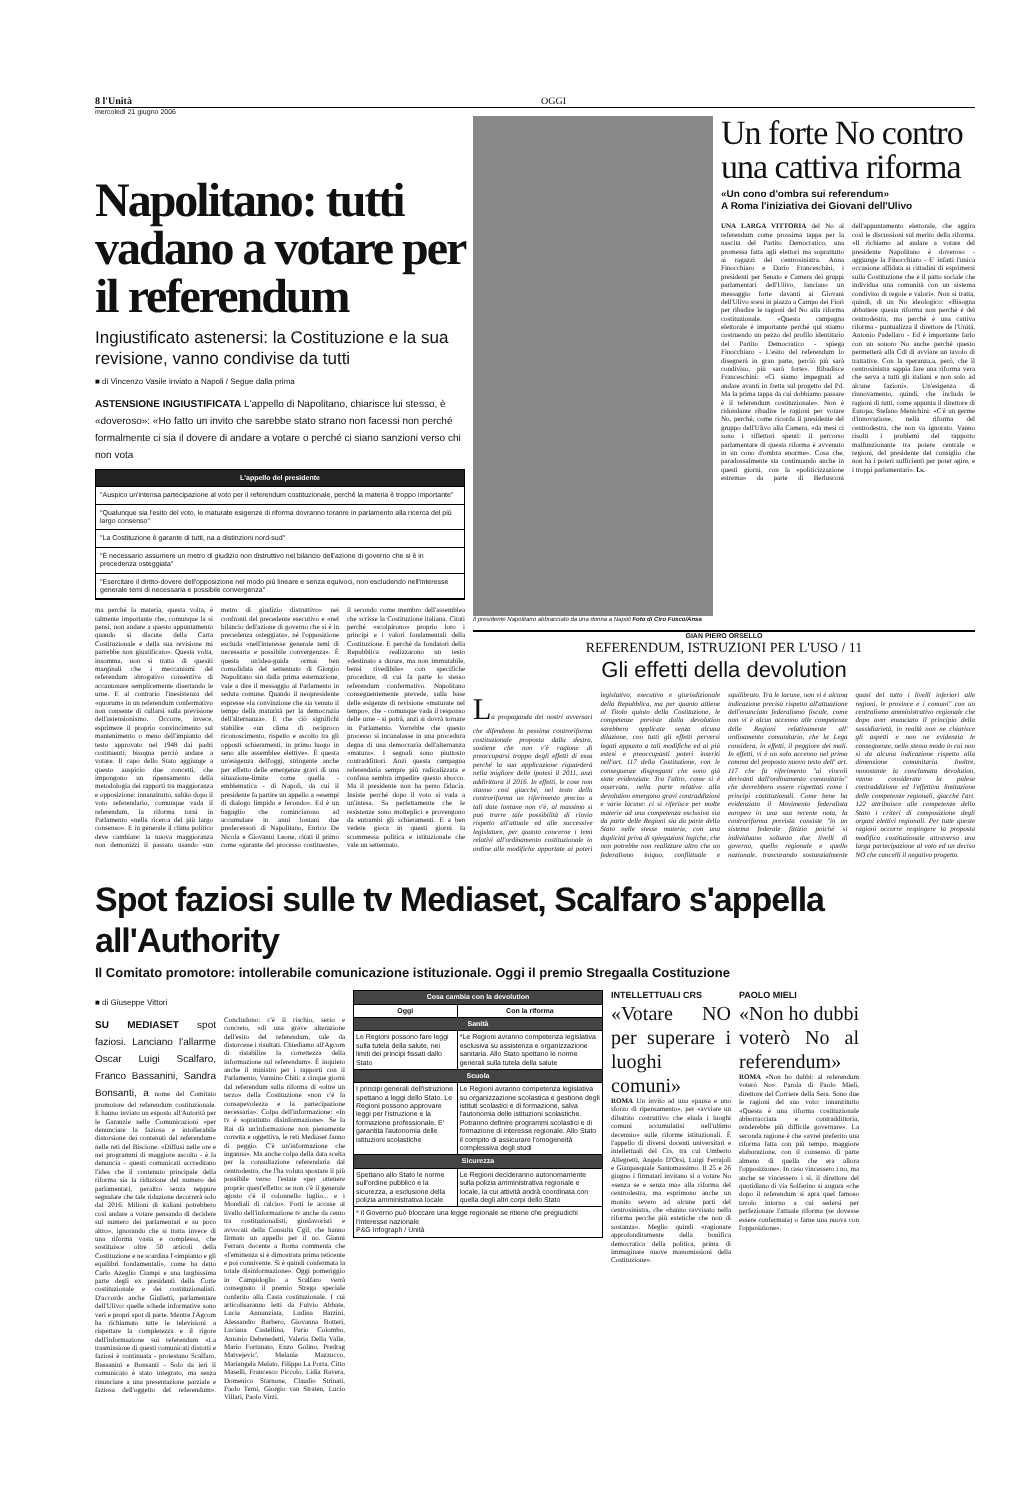8 l'Unità OGGI
mercoledì 21 giugno 2006
Napolitano: tutti vadano a votare per il referendum
Ingiustificato astenersi: la Costituzione e la sua revisione, vanno condivise da tutti
■ di Vincenzo Vasile inviato a Napoli / Segue dalla prima
ASTENSIONE INGIUSTIFICATA L'appello di Napolitano, chiarisce lui stesso, è «doveroso»: «Ho fatto un invito che sarebbe stato strano non facessi non perché formalmente ci sia il dovere di andare a votare o perché ci siano sanzioni verso chi non vota
L'appello del presidente
"Auspico un'intensa partecipazione al voto per il referendum costituzionale, perché la materia è troppo importante"
"Qualunque sia l'esito del voto, le maturate esigenze di riforma dovranno toranre in parlamento alla ricerca del più largo consenso"
"La Costituzione è garante di tutti, na a distinzioni nord-sud"
"È necessario assumere un metro di giudizio non distruttivo nel bilancio dell'azione di governo che si è in precedenza osteggiata"
"Esercitare il diritto-dovere dell'opposizione nel modo più lineare e senza equivoci, non escludendo nell'interesse generale temi di necessaria e possibile convergenza"
ma perché la materia, questa volta, è talmente importante che, comunque la si pensi, non andare a questo appuntamento quando si discute della Carta Costituzionale e della sua revisione mi parrebbe non giustificato». Questa volta, insomma, non si tratta di quesiti marginali che i meccanismi del referendum abrogativo consentiva di accantonare semplicemente disertando le urne. E al contrario l'inesistenza del «quorum» in un referendum confermativo non consente di cullarsi sulla previsione dell'astensionismo. Occorre, invece, esprimere il proprio convincimento sul mantenimento o meno dell'impianto del testo approvato nel 1948 dai padri costituenti; bisogna perciò andare a votare. Il capo dello Stato aggiunge a questo auspicio due concetti, che impongono un ripensamento della metodologia dei rapporti tra maggioranza e opposizione: innanzitutto, subito dopo il voto referendario, comunque vada il referendum, la riforma torni in Parlamento «nella ricerca del più largo consenso». E in generale il clima politico deve cambiare: la nuova maggioranza non demonizzi il passato usando «un metro di giudizio distruttivo» nei confronti del precedente esecutivo e «nel bilancio dell'azione di governo che si è in precedenza osteggiata», né l'opposizione escluda «nell'interesse generale temi di necessaria e possibile convergenza». È questa un'idea-guida ormai ben consolidata del settennato di Giorgio Napolitano sin dalla prima esternazione, vale a dire il messaggio al Parlamento in seduta comune. Quando il neopresidente espresse «la convinzione che sia venuto il tempo della maturità per la democrazia dell'alternanza». E che ciò significhi stabilire «un clima di reciproco riconoscimento, rispetto e ascolto tra gli opposti schieramenti, in primo luogo in seno alle assemblee elettive». È questa un'esigenza dell'oggi, stringente anche per effetto delle emergenze gravi di una situazione-limite come quella -emblematica - di Napoli, da cui il presidente fa partire un appello a «esempi di dialogo limpido e fecondo». Ed è un bagaglio che cominciarono ad accumulare in anni lontani due predecessori di Napolitano, Enrico De Nicola e Giovanni Leone, citati il primo come «garante del processo costituente», il secondo come membro dell'assemblea che scrisse la Costituzione italiana. Citati perché «scolpirono» proprio loro i principi e i valori fondamentali della Costituzione. E perché da fondatori della Repubblica realizzarono un testo «destinato a durare, ma non immutabile, bensì rivedibile» con specifiche procedure, di cui fa parte lo stesso referendum confermativo. Napolitano conseguentemente prevede, sulla base delle esigenze di revisione «maturate nel tempo», che - comunque vada il responso delle urne - si potrà, anzi si dovrà tornare in Parlamento. Vorrebbe che questo processo si incanalasse in una procedura degna di una democrazia dell'alternanza «matura». I segnali sono piuttosto contraddittori. Anzi questa campagna referendaria sempre più radicalizzata e confusa sembra impedire questo sbocco. Ma il presidente non ha perso fiducia. Insiste perché dopo il voto si vada a un'intesa. Sa perfettamente che le resistenze sono molteplici e provengono da entrambi gli schieramenti. E a ben vedere gioca in questi giorni la scommessa politica e istituzionale che vale un settennato.
Il presidente Napolitano abbracciato da una donna a Napoli Foto di Ciro Fusco/Ansa
Un forte No contro una cattiva riforma
«Un cono d'ombra sui referendum»
A Roma l'iniziativa dei Giovani dell'Ulivo
UNA LARGA VITTORIA del No al referendum come prossima tappa per la nascita del Partito Democratico, una promessa fatta agli elettori ma soprattutto ai ragazzi del centrosinistra. Anna Finocchiaro e Dario Franceschini, i presidenti per Senato e Camera dei gruppi parlamentari dell'Ulivo, lanciano un messaggio forte davanti ai Giovani dell'Ulivo scesi in piazza a Campo dei Fiori per ribadire le ragioni del No alla riforma costituzionale. «Questa campagna elettorale è importante perché qui stiamo costruendo un pezzo del profilo identitario del Partito Democratico - spiega Finocchiaro - L'esito del referendum lo disegnerà in gran parte, perciò più sarà condiviso, più sarà forte». Ribadisce Franceschini: «Ci siamo impegnati ad andare avanti in fretta sul progetto del Pd. Ma la prima tappa da cui dobbiamo passare è il referendum costituzionale». Non è ridondante ribadire le ragioni per votare No, perchè, come ricorda il presidente del gruppo dell'Ulivo alla Camera, «da mesi ci sono i riflettori spenti: il percorso parlamentare di questa riforma è avvenuto in un cono d'ombra enorme». Cosa che, paradossalmente sta continuando anche in questi giorni, con la «politicizzazione estrema» da parte di Berlusconi dell'appuntamento elettorale, che aggira così le discussioni sul merito della riforma. «Il richiamo ad andare a votare del presidente Napolitano è doveroso - aggiunge la Finocchiaro - E' infatti l'unica occasione affidata ai cittadini di esprimersi sulla Costituzione che è il patto sociale che individua una comunità con un sistema condiviso di regole e valori». Non si tratta, quindi, di un No ideologico: «Bisogna abbattere questa riforma non perchè è del centrodestra, ma perchè è una cattiva riforma - puntualizza il direttore de l'Unità, Antonio Padellaro - Ed è importante farlo con un sonoro No anche perchè questo permetterà alla Cdl di avviare un tavolo di trattative. Con la speranza,a, però, che il centrosinistra sappia fare una riforma vera che serva a tutti gli italiani e non solo ad alcune fazioni». Un'esigenza di rinnovamento, quindi, che includa le ragioni di tutti, come appunta il direttore di Europa, Stefano Menichini: «C'è un germe d'innovazione, nella riforma del centrodestra, che non va ignorato. Vanno risolti i problemi del rapporto malfunzionante tra potere centrale e regioni, del presidente del consiglio che non ha i poteri sufficienti per poter agire, e i troppi parlamentari». l.s.
GIAN PIERO ORSELLO
REFERENDUM, ISTRUZIONI PER L'USO / 11
Gli effetti della devolution
La propaganda dei nostri avversari che difendono la pessima controriforma costituzionale proposta dalla destra, sostiene che non v'è ragione di preoccuparsi troppo degli effetti di essa perché la sua applicazione riguarderà nella migliore delle ipotesi il 2011, anzi addirittura il 2016. In effetti, le cose non stanno così giacché, nel testo della controriforma un riferimento preciso a tali date lontane non v'è, al massimo si può trarre tale possibilità di rinvio rispetto all'attuale ed alle successive legislature, per quanto concerne i temi relativi all'ordinamento costituzionale in ordine alle modifiche apportate ai poteri legislativo, esecutivo e giurisdizionale della Repubblica, ma per quanto attiene al Titolo quinto della Costituzione, le competenze previste dalla devolution sarebbero applicate senza alcuna dilazione, con tutti gli effetti perversi legati appunto a tali modifiche ed ai più estesi e preoccupanti poteri inseriti nell'art. 117 della Costituzione, con le conseguenze disgreganti che sono già state evidenziate. Tra l'altro, come si è osservato, nella parte relativa alla devolution emergono gravi contraddizioni e varie lacune: ci si riferisce per molte materie ad una competenza esclusiva sia da parte delle Regioni sia da parte dello Stato nelle stesse materie, con una duplicità priva di spiegazioni logiche, che non potrebbe non realizzare altro che un federalismo iniquo, conflittuale e squilibrato. Tra le lacune, non vi è alcuna indicazione precisa rispetto all'attuazione dell'enunciato federalismo fiscale, come non vi è alcun accenno alle competenze delle Regioni relativamente all' ordinamento comunitario, che la Lega considera, in effetti, il peggiore dei mali. In effetti, vi è un solo accenno nel primo comma del proposto nuovo testo dell' art. 117 che fa riferimento "ai vincoli derivanti dall'ordinamento comunitario" che dovrebbero essere rispettati come i principi costituzionali. Come bene ha evidenziato il Movimento federalista europeo in una sua recente nota, la controriforma prevista consiste "in un sistema federale fittizio poiché si individuano soltanto due livelli di governo, quello regionale e quello nazionale, trascurando sostanzialmente quasi del tutto i livelli inferiori alle regioni, le province e i comuni" con un centralismo amministrativo regionale che dopo aver enunciato il principio della sussidiarietà, in realtà non ne chiarisce gli aspetti e non ne evidenzia le conseguenze, nello stesso modo in cui non si da alcuna indicazione rispetto alla dimensione comunitaria. Inoltre, nonostante la conclamata devolution, vanno considerate la palese contraddizione ed l'effettiva limitazione delle competenze regionali, giacché l'art. 122 attribuisce alle competenze dello Stato i criteri di composizione degli organi elettivi regionali. Per tutte queste ragioni occorre respingere la proposta modifica costituzionale attraverso una larga partecipazione al voto ed un deciso NO che cancelli il negativo progetto.
Spot faziosi sulle tv Mediaset, Scalfaro s'appella all'Authority
Il Comitato promotore: intollerabile comunicazione istituzionale. Oggi il premio Stregaalla Costituzione
■ di Giuseppe Vittori
SU MEDIASET spot faziosi. Lanciano l'allarme Oscar Luigi Scalfaro, Franco Bassanini, Sandra Bonsanti, a nome del Comitato promotore del referendum costituzionale. E hanno inviato un esposto all'Autorità per le Garanzie nelle Comunicazioni «per denunciare la faziosa e intollerabile distorsione dei contenuti del referendum» nelle reti del Biscione. «Diffusi nelle ore e nei programmi di maggiore ascolto - è la denuncia - questi comunicati accreditano l'idea che il contenuto principale della riforma sia la riduzione del numero dei parlamentari, peraltro senza neppure segnalare che tale riduzione decorrerà solo dal 2016. Milioni di italiani potrebbero così andare a votare pensando di decidere sul numero dei parlamentari e su poco altro», ignorando che si tratta invece di una riforma vasta e complessa, che sostituisce oltre 50 articoli della Costituzione e ne scardina l'«impianto e gli equilibri fondamentali», come ha detto Carlo Azeglio Ciampi e una larghissima parte degli ex presidenti della Corte costituzionale e dei costituzionalisti. D'accordo anche Giulietti, parlamentare dell'Ulivo: quelle schede informative sono veri e propri spot di parte. Mentre l'Agcom ha richiamato tutte le televisioni a rispettare la completezza e il rigore dell'informazione sui referendum «La trasmissione di questi comunicati distorti e faziosi è continuata - protestano Scalfaro, Bassanini e Bonsanti - Solo da ieri il comunicato è stato integrato, ma senza rinunciare a una presentazione parziale e faziosa dell'oggetto del referendum». Concludono: c'è il rischio, serio e concreto, «di una grave alterazione dell'esito del referendum, tale da distorcene i risultati. Chiediamo all'Agcom di ristabilire la correttezza della informazione sul referendum». È inquieto anche il ministro per i rapporti con il Parlamento, Vannino Chiti: a cinque giorni dal referendum sulla riforma di «oltre un terzo» della Costituzione «non c'è la consapevolezza e la partecipazione necessaria». Colpa dell'informazione: «In tv è soprattutto disinformazione». Se la Rai dà un'informazione non pienamente corretta e oggettiva, le reti Mediaset fanno di peggio. C'è un'informazione che inganna». Ma anche colpa della data scelta per la consultazione referendaria dal centrodestra, che l'ha voluta spostare il più possibile verso l'estate «per ottenere proprio quest'effetto: se non c'è il generale agosto c'è il colonnello luglio... e i Mondiali di calcio». Forti le accuse al livello dell'informazione tv anche da cento tra costituzionalisti, giuslavoristi e avvocati della Consulta Cgil, che hanno firmato un appello per il no. Gianni Ferrara docente a Roma commenta che «l'emittenza si è dimostrata prima reticente e poi connivente. Si è quindi confermata la totale disinformazione». Oggi pomeriggio in Campidoglio a Scalfaro verrà consegnato il premio Strega speciale conferito alla Casta costituzionale. I cui articolisaranno letti da Fulvio Abbate, Lucia Annunziata, Ludina Barzini, Alessandro Barbero, Giovanna Botteri, Luciana Castellina, Furio Colombo, Antonio Debenedetti, Valeria Della Valle, Mario Fortunato, Enzo Golino, Predrag Matvejevic', Melania Mazzucco, Mariangela Melato, Filippo La Porta, Citto Maselli, Francesco Piccolo, Lidia Ravera, Domenico Starnone, Claudio Strinati, Paolo Terni, Giorgio van Straten, Lucio Villari, Paolo Virzì.
| Cosa cambia con la devolution | |
| --- | --- |
| Oggi | Con la riforma |
| Sanità | |
| Le Regioni possono fare leggi sulla tutela della salute, nei limiti dei principi fissati dallo Stato | *Le Regioni avranno competenza legislativa esclusiva su assistenza e organizzazione sanitaria. Allo Stato spettano le norme generali sulla tutela della salute |
| Scuola | |
| I principi generali dell'istruzione spettano a leggi dello Stato. Le Regioni possono approvare leggi per l'istruzione e la formazione professionale. E' garantita l'autonomia delle istituzioni scolastiche | Le Regioni avranno competenza legislativa su organizzazione scolastica e gestione degli istituti scolastici e di formazione, salva l'autonomia delle istituzioni scolastiche. Potranno definire programmi scolastici e di formazione di interesse regionale. Allo Stato il compito di assicurare l'omogeneità complessiva degli studi |
| Sicurezza | |
| Spettano allo Stato le norme sull'ordine pubblico e la sicurezza, a esclusione della polizia amministrativa locale | Le Regioni decideranno autonomamente sulla polizia amministrativa regionale e locale, la cui attività andrà coordinata con quella degli altri corpi dello Stato |
| * Il Governo può bloccare una legge regionale se ritiene che pregiudichi l'interesse nazionale P&G Infograph / Unità | |
INTELLETTUALI CRS
«Votare NO per superare i luoghi comuni»
ROMA Un invito ad una «pausa e uno sforzo di ripensamento», per «avviare un dibattito costruttivo che eluda i luoghi comuni accumulatisi nell'ultimo decennio» sulle riforme istituzionali. È l'appello di diversi docenti universitari e intellettuali del Crs, tra cui Umberto Allegretti, Angelo D'Orsi, Luigi Ferrajoli e Gianpasquale Santomassimo. Il 25 e 26 giugno i firmatari invitano sì a votare No «senza se e senza ma» alla riforma del centrodestra, ma esprimono anche un monito severo ad alcune parti del centrosinistra, che «hanno ravvisato nella riforma pecche più estetiche che non di sostanza». Meglio quindi «ragionare approfonditamente della bonifica democratica della politica, prima di immaginare nuove manomissioni della Costituzione».
PAOLO MIELI
«Non ho dubbi voterò No al referendum»
ROMA «Non ho dubbi: al referendum voterò No». Parola di Paolo Mieli, direttore del Corriere della Sera. Sono due le ragioni del suo voto: innanzitutto «Questa è una riforma costituzionale abborracciata e contraddittoria, renderebbe più difficile governare». La seconda ragione è che «avrei preferito una riforma fatta con più tempo, maggiore elaborazione, con il consenso di parte almeno di quella che era allora l'opposizione». In caso vincessero i no, ma anche se vincessero i sì, il direttore del quotidiano di via Solferino si augura «che dopo il referendum si apra quel famoso tavolo intorno a cui sedersi per perfezionare l'attuale riforma (se dovesse essere confermata) o farne una nuova con l'opposizione».